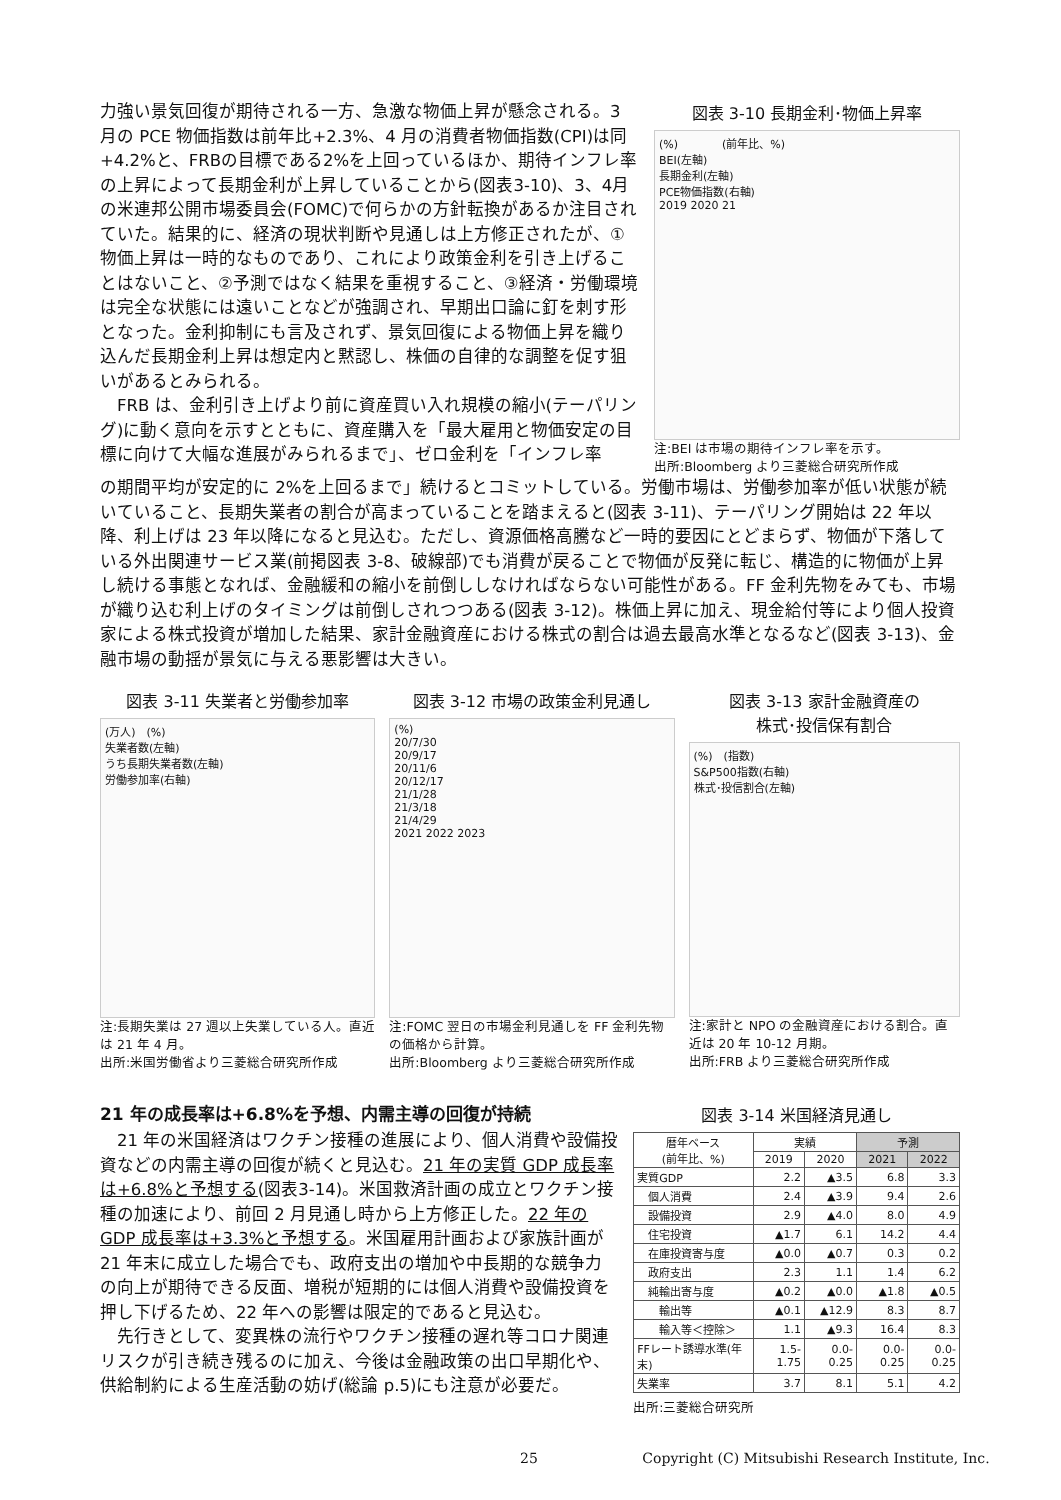力強い景気回復が期待される一方、急激な物価上昇が懸念される。3 月の PCE 物価指数は前年比+2.3%、4 月の消費者物価指数(CPI)は同+4.2%と、FRBの目標である2%を上回っているほか、期待インフレ率の上昇によって長期金利が上昇していることから(図表3-10)、3、4月の米連邦公開市場委員会(FOMC)で何らかの方針転換があるか注目されていた。結果的に、経済の現状判断や見通しは上方修正されたが、①物価上昇は一時的なものであり、これにより政策金利を引き上げることはないこと、②予測ではなく結果を重視すること、③経済・労働環境は完全な状態には遠いことなどが強調され、早期出口論に釘を刺す形となった。金利抑制にも言及されず、景気回復による物価上昇を織り込んだ長期金利上昇は想定内と黙認し、株価の自律的な調整を促す狙いがあるとみられる。
　FRB は、金利引き上げより前に資産買い入れ規模の縮小(テーパリング)に動く意向を示すとともに、資産購入を「最大雇用と物価安定の目標に向けて大幅な進展がみられるまで」、ゼロ金利を「インフレ率
図表 3-10 長期金利･物価上昇率
(%)　　　　(前年比、%)
BEI(左軸)
長期金利(左軸)
PCE物価指数(右軸)
2019 2020 21
注:BEI は市場の期待インフレ率を示す。
出所:Bloomberg より三菱総合研究所作成
の期間平均が安定的に 2%を上回るまで」続けるとコミットしている。労働市場は、労働参加率が低い状態が続いていること、長期失業者の割合が高まっていることを踏まえると(図表 3-11)、テーパリング開始は 22 年以降、利上げは 23 年以降になると見込む。ただし、資源価格高騰など一時的要因にとどまらず、物価が下落している外出関連サービス業(前掲図表 3-8、破線部)でも消費が戻ることで物価が反発に転じ、構造的に物価が上昇し続ける事態となれば、金融緩和の縮小を前倒ししなければならない可能性がある。FF 金利先物をみても、市場が織り込む利上げのタイミングは前倒しされつつある(図表 3-12)。株価上昇に加え、現金給付等により個人投資家による株式投資が増加した結果、家計金融資産における株式の割合は過去最高水準となるなど(図表 3-13)、金融市場の動揺が景気に与える悪影響は大きい。
図表 3-11 失業者と労働参加率
(万人)　(%)
失業者数(左軸)
うち長期失業者数(左軸)
労働参加率(右軸)
注:長期失業は 27 週以上失業している人。直近は 21 年 4 月。
出所:米国労働省より三菱総合研究所作成
図表 3-12 市場の政策金利見通し
(%)
20/7/30
20/9/17
20/11/6
20/12/17
21/1/28
21/3/18
21/4/29
2021 2022 2023
注:FOMC 翌日の市場金利見通しを FF 金利先物の価格から計算。
出所:Bloomberg より三菱総合研究所作成
図表 3-13 家計金融資産の
株式･投信保有割合
(%)　(指数)
S&P500指数(右軸)
株式･投信割合(左軸)
注:家計と NPO の金融資産における割合。直近は 20 年 10-12 月期。
出所:FRB より三菱総合研究所作成
21 年の成長率は+6.8%を予想、内需主導の回復が持続
　21 年の米国経済はワクチン接種の進展により、個人消費や設備投資などの内需主導の回復が続くと見込む。21 年の実質 GDP 成長率は+6.8%と予想する(図表3-14)。米国救済計画の成立とワクチン接種の加速により、前回 2 月見通し時から上方修正した。22 年の GDP 成長率は+3.3%と予想する。米国雇用計画および家族計画が 21 年末に成立した場合でも、政府支出の増加や中長期的な競争力の向上が期待できる反面、増税が短期的には個人消費や設備投資を押し下げるため、22 年への影響は限定的であると見込む。
　先行きとして、変異株の流行やワクチン接種の遅れ等コロナ関連リスクが引き続き残るのに加え、今後は金融政策の出口早期化や、供給制約による生産活動の妨げ(総論 p.5)にも注意が必要だ。
図表 3-14 米国経済見通し
| 暦年ベース (前年比、%) | 実績 | | 予測 | |
| --- | --- | --- | --- | --- |
| | 2019 | 2020 | 2021 | 2022 |
| 実質GDP | 2.2 | ▲3.5 | 6.8 | 3.3 |
| 個人消費 | 2.4 | ▲3.9 | 9.4 | 2.6 |
| 設備投資 | 2.9 | ▲4.0 | 8.0 | 4.9 |
| 住宅投資 | ▲1.7 | 6.1 | 14.2 | 4.4 |
| 在庫投資寄与度 | ▲0.0 | ▲0.7 | 0.3 | 0.2 |
| 政府支出 | 2.3 | 1.1 | 1.4 | 6.2 |
| 純輸出寄与度 | ▲0.2 | ▲0.0 | ▲1.8 | ▲0.5 |
| 輸出等 | ▲0.1 | ▲12.9 | 8.3 | 8.7 |
| 輸入等＜控除＞ | 1.1 | ▲9.3 | 16.4 | 8.3 |
| FFレート誘導水準(年末) | 1.5-1.75 | 0.0-0.25 | 0.0-0.25 | 0.0-0.25 |
| 失業率 | 3.7 | 8.1 | 5.1 | 4.2 |
出所:三菱総合研究所
25 Copyright (C) Mitsubishi Research Institute, Inc.